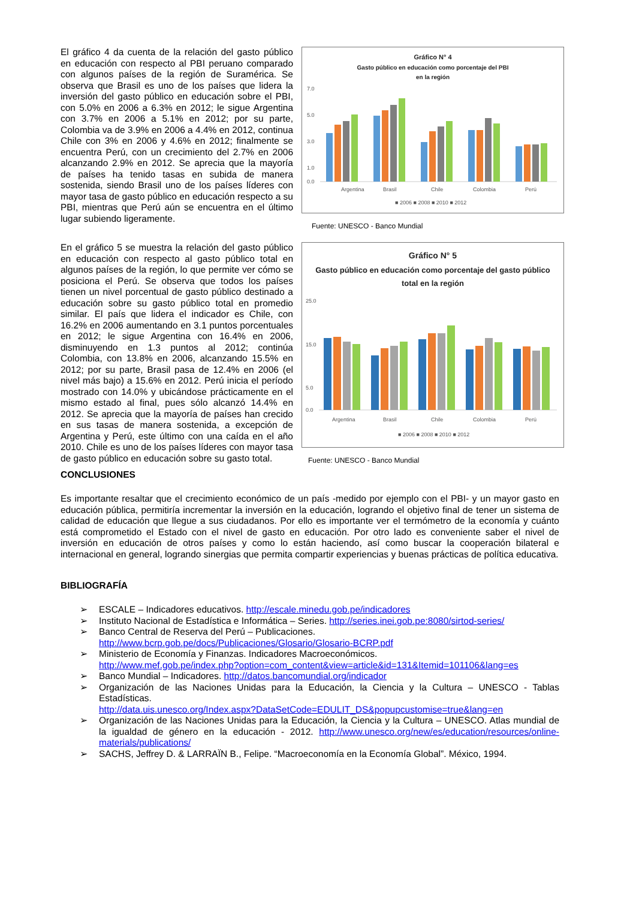El gráfico 4 da cuenta de la relación del gasto público en educación con respecto al PBI peruano comparado con algunos países de la región de Suramérica. Se observa que Brasil es uno de los países que lidera la inversión del gasto público en educación sobre el PBI, con 5.0% en 2006 a 6.3% en 2012; le sigue Argentina con 3.7% en 2006 a 5.1% en 2012; por su parte, Colombia va de 3.9% en 2006 a 4.4% en 2012, continua Chile con 3% en 2006 y 4.6% en 2012; finalmente se encuentra Perú, con un crecimiento del 2.7% en 2006 alcanzando 2.9% en 2012. Se aprecia que la mayoría de países ha tenido tasas en subida de manera sostenida, siendo Brasil uno de los países líderes con mayor tasa de gasto público en educación respecto a su PBI, mientras que Perú aún se encuentra en el último lugar subiendo ligeramente.
Gráfico N° 4
Gasto público en educación como porcentaje del PBI
en la región
7.0
5.0
3.0
1.0
0.0
Argentina
Brasil
Chile
Colombia
Perú
■ 2006 ■ 2008 ■ 2010 ■ 2012
Fuente: UNESCO - Banco Mundial
En el gráfico 5 se muestra la relación del gasto público en educación con respecto al gasto público total en algunos países de la región, lo que permite ver cómo se posiciona el Perú. Se observa que todos los países tienen un nivel porcentual de gasto público destinado a educación sobre su gasto público total en promedio similar. El país que lidera el indicador es Chile, con 16.2% en 2006 aumentando en 3.1 puntos porcentuales en 2012; le sigue Argentina con 16.4% en 2006, disminuyendo en 1.3 puntos al 2012; continúa Colombia, con 13.8% en 2006, alcanzando 15.5% en 2012; por su parte, Brasil pasa de 12.4% en 2006 (el nivel más bajo) a 15.6% en 2012. Perú inicia el período mostrado con 14.0% y ubicándose prácticamente en el mismo estado al final, pues sólo alcanzó 14.4% en 2012. Se aprecia que la mayoría de países han crecido en sus tasas de manera sostenida, a excepción de Argentina y Perú, este último con una caída en el año 2010. Chile es uno de los países líderes con mayor tasa de gasto público en educación sobre su gasto total.
Gráfico N° 5
Gasto público en educación como porcentaje del gasto público
total en la región
25.0
15.0
5.0
0.0
Argentina
Brasil
Chile
Colombia
Perú
■ 2006 ■ 2008 ■ 2010 ■ 2012
Fuente: UNESCO - Banco Mundial
CONCLUSIONES
Es importante resaltar que el crecimiento económico de un país -medido por ejemplo con el PBI- y un mayor gasto en educación pública, permitiría incrementar la inversión en la educación, logrando el objetivo final de tener un sistema de calidad de educación que llegue a sus ciudadanos. Por ello es importante ver el termómetro de la economía y cuánto está comprometido el Estado con el nivel de gasto en educación. Por otro lado es conveniente saber el nivel de inversión en educación de otros países y como lo están haciendo, así como buscar la cooperación bilateral e internacional en general, logrando sinergias que permita compartir experiencias y buenas prácticas de política educativa.
BIBLIOGRAFÍA
➢ ESCALE – Indicadores educativos. http://escale.minedu.gob.pe/indicadores
➢ Instituto Nacional de Estadística e Informática – Series. http://series.inei.gob.pe:8080/sirtod-series/
➢ Banco Central de Reserva del Perú – Publicaciones.
http://www.bcrp.gob.pe/docs/Publicaciones/Glosario/Glosario-BCRP.pdf
➢ Ministerio de Economía y Finanzas. Indicadores Macroeconómicos.
http://www.mef.gob.pe/index.php?option=com_content&view=article&id=131&Itemid=101106&lang=es
➢ Banco Mundial – Indicadores. http://datos.bancomundial.org/indicador
➢ Organización de las Naciones Unidas para la Educación, la Ciencia y la Cultura – UNESCO - Tablas Estadísticas.
http://data.uis.unesco.org/Index.aspx?DataSetCode=EDULIT_DS&popupcustomise=true&lang=en
➢ Organización de las Naciones Unidas para la Educación, la Ciencia y la Cultura – UNESCO. Atlas mundial de la igualdad de género en la educación - 2012. http://www.unesco.org/new/es/education/resources/online-materials/publications/
➢ SACHS, Jeffrey D. & LARRAÏN B., Felipe. “Macroeconomía en la Economía Global”. México, 1994.